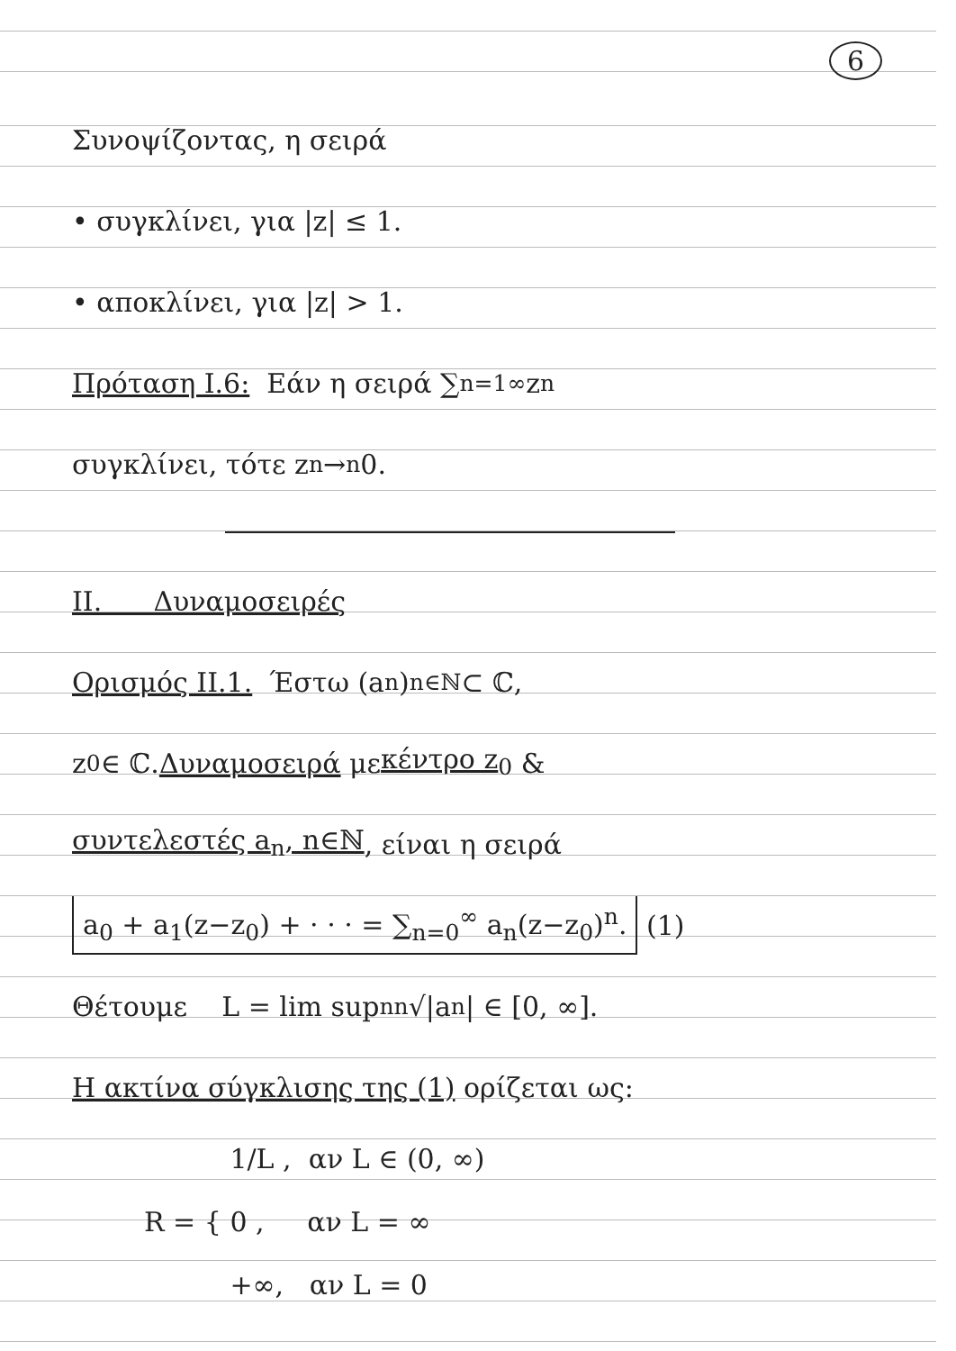6
Συνοψίζοντας, η σειρά
• συγκλίνει, για |z| ≤ 1.
• αποκλίνει, για |z| > 1.
Πρόταση I.6: Εάν η σειρά ∑<sub>n=1</sub><sup>∞</sup> z<sub>n</sub>
συγκλίνει, τότε z<sub>n</sub> →<sup>n</sup> 0.
II. Δυναμοσειρές
Ορισμός II.1. Έστω (a<sub>n</sub>)<sub>n∈ℕ</sub> ⊂ ℂ,
z<sub>0</sub> ∈ ℂ. Δυναμοσειρά με κέντρο z<sub>0</sub> &
συντελεστές a<sub>n</sub>, n∈ℕ, είναι η σειρά
a<sub>0</sub> + a<sub>1</sub>(z−z<sub>0</sub>) + · · · = ∑<sub>n=0</sub><sup>∞</sup> a<sub>n</sub>(z−z<sub>0</sub>)<sup>n</sup>. (1)
Θέτουμε L = lim sup<sub>n</sub> <sup>n</sup>√|a<sub>n</sub>| ∈ [0, ∞].
Η ακτίνα σύγκλισης της (1) ορίζεται ως:
R = {
1/L , αν L ∈ (0, ∞)
0 , αν L = ∞
+∞, αν L = 0